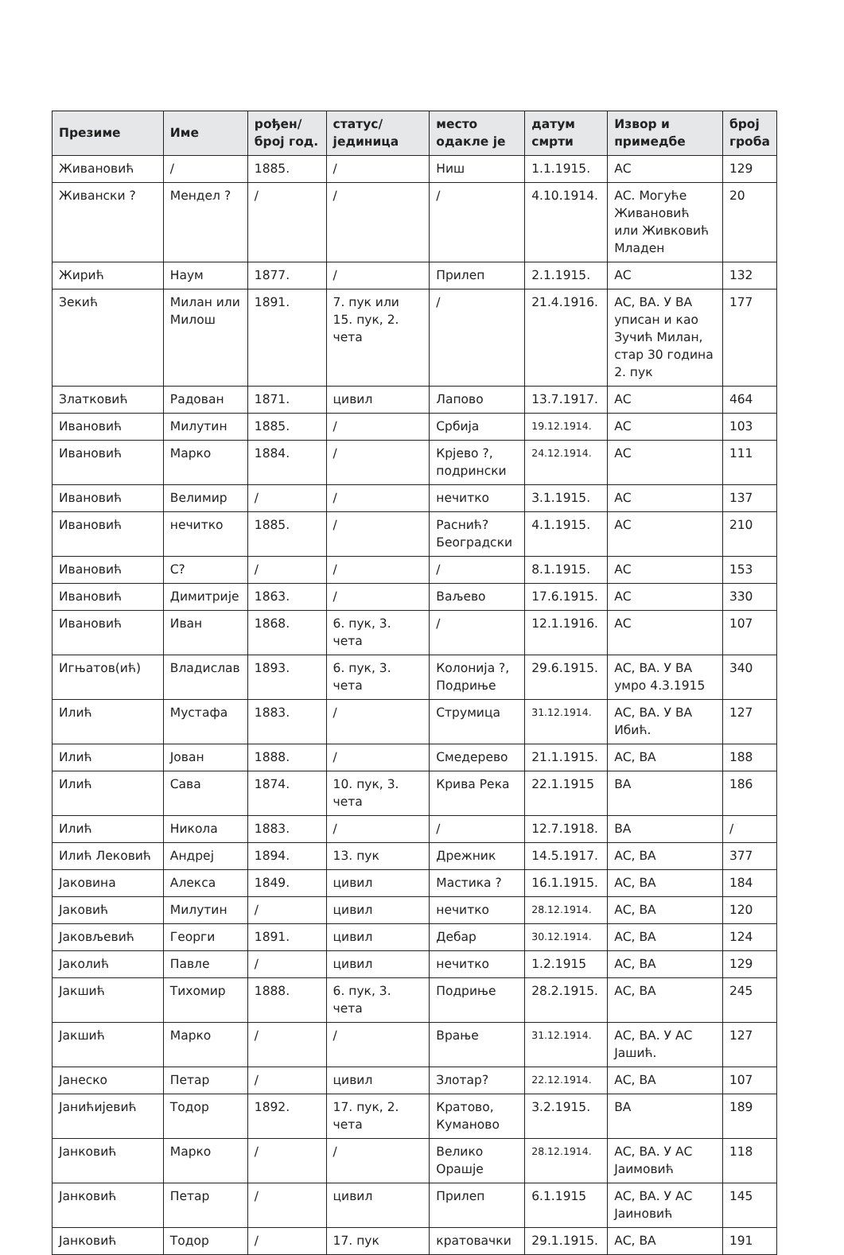| Презиме | Име | рођен/ број год. | статус/ јединица | место одакле је | датум смрти | Извор и примедбе | број гроба |
| --- | --- | --- | --- | --- | --- | --- | --- |
| Живановић | / | 1885. | / | Ниш | 1.1.1915. | АС | 129 |
| Живански ? | Мендел ? | / | / | / | 4.10.1914. | АС. Могуће Живановић или Живковић Младен | 20 |
| Жирић | Наум | 1877. | / | Прилеп | 2.1.1915. | АС | 132 |
| Зекић | Милан или Милош | 1891. | 7. пук или 15. пук, 2. чета | / | 21.4.1916. | АС, ВА. У ВА уписан и као Зучић Милан, стар 30 година 2. пук | 177 |
| Златковић | Радован | 1871. | цивил | Лапово | 13.7.1917. | АС | 464 |
| Ивановић | Милутин | 1885. | / | Србија | 19.12.1914. | АС | 103 |
| Ивановић | Марко | 1884. | / | Крјево ?, подрински | 24.12.1914. | АС | 111 |
| Ивановић | Велимир | / | / | нечитко | 3.1.1915. | АС | 137 |
| Ивановић | нечитко | 1885. | / | Раснић? Београдски | 4.1.1915. | АС | 210 |
| Ивановић | С? | / | / | / | 8.1.1915. | АС | 153 |
| Ивановић | Димитрије | 1863. | / | Ваљево | 17.6.1915. | АС | 330 |
| Ивановић | Иван | 1868. | 6. пук, 3. чета | / | 12.1.1916. | АС | 107 |
| Игњатов(ић) | Владислав | 1893. | 6. пук, 3. чета | Колонија ?, Подриње | 29.6.1915. | АС, ВА. У ВА умро 4.3.1915 | 340 |
| Илић | Мустафа | 1883. | / | Струмица | 31.12.1914. | АС, ВА. У ВА Ибић. | 127 |
| Илић | Јован | 1888. | / | Смедерево | 21.1.1915. | АС, ВА | 188 |
| Илић | Сава | 1874. | 10. пук, 3. чета | Крива Река | 22.1.1915 | ВА | 186 |
| Илић | Никола | 1883. | / | / | 12.7.1918. | ВА | / |
| Илић Лековић | Андреј | 1894. | 13. пук | Дрежник | 14.5.1917. | АС, ВА | 377 |
| Јаковина | Алекса | 1849. | цивил | Мастика ? | 16.1.1915. | АС, ВА | 184 |
| Јаковић | Милутин | / | цивил | нечитко | 28.12.1914. | АС, ВА | 120 |
| Јаковљевић | Георги | 1891. | цивил | Дебар | 30.12.1914. | АС, ВА | 124 |
| Јаколић | Павле | / | цивил | нечитко | 1.2.1915 | АС, ВА | 129 |
| Јакшић | Тихомир | 1888. | 6. пук, 3. чета | Подриње | 28.2.1915. | АС, ВА | 245 |
| Јакшић | Марко | / | / | Врање | 31.12.1914. | АС, ВА. У АС Јашић. | 127 |
| Јанеско | Петар | / | цивил | Злотар? | 22.12.1914. | АС, ВА | 107 |
| Јанићијевић | Тодор | 1892. | 17. пук, 2. чета | Кратово, Куманово | 3.2.1915. | ВА | 189 |
| Јанковић | Марко | / | / | Велико Орашје | 28.12.1914. | АС, ВА. У АС Јаимовић | 118 |
| Јанковић | Петар | / | цивил | Прилеп | 6.1.1915 | АС, ВА. У АС Јаиновић | 145 |
| Јанковић | Тодор | / | 17. пук | кратовачки | 29.1.1915. | АС, ВА | 191 |